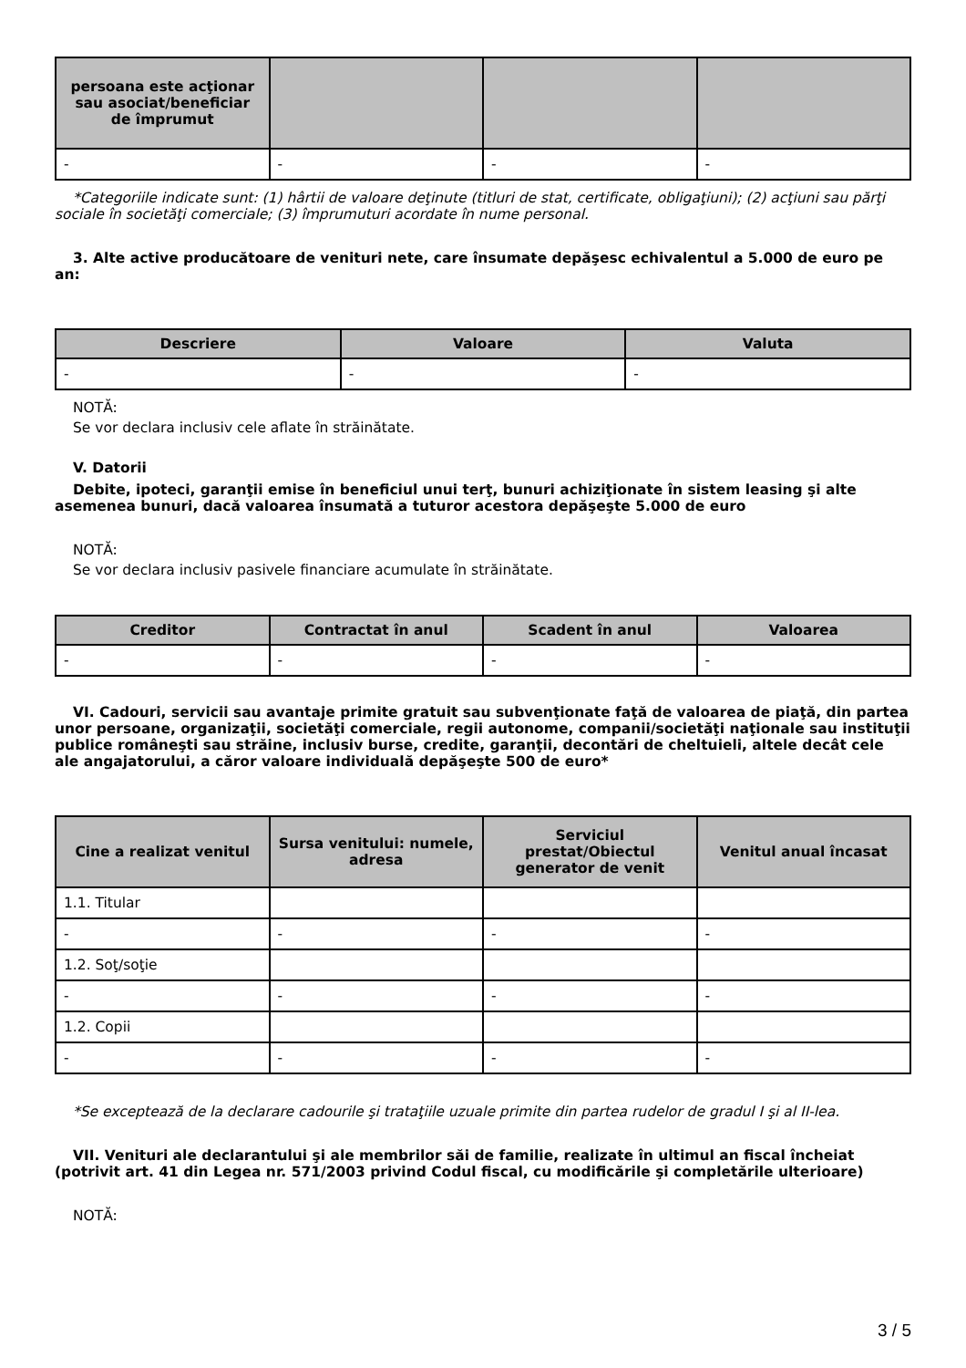| persoana este acţionar sau asociat/beneficiar de împrumut | | | |
| --- | --- | --- | --- |
| - | - | - | - |
*Categoriile indicate sunt: (1) hârtii de valoare deţinute (titluri de stat, certificate, obligaţiuni); (2) acţiuni sau părţi sociale în societăţi comerciale; (3) împrumuturi acordate în nume personal.
3. Alte active producătoare de venituri nete, care însumate depăşesc echivalentul a 5.000 de euro pe an:
| Descriere | Valoare | Valuta |
| --- | --- | --- |
| - | - | - |
NOTĂ:
Se vor declara inclusiv cele aflate în străinătate.
V. Datorii
Debite, ipoteci, garanţii emise în beneficiul unui terţ, bunuri achiziţionate în sistem leasing şi alte asemenea bunuri, dacă valoarea însumată a tuturor acestora depăşeşte 5.000 de euro
NOTĂ:
Se vor declara inclusiv pasivele financiare acumulate în străinătate.
| Creditor | Contractat în anul | Scadent în anul | Valoarea |
| --- | --- | --- | --- |
| - | - | - | - |
VI. Cadouri, servicii sau avantaje primite gratuit sau subvenţionate faţă de valoarea de piaţă, din partea unor persoane, organizaţii, societăţi comerciale, regii autonome, companii/societăţi naţionale sau instituţii publice româneşti sau străine, inclusiv burse, credite, garanţii, decontări de cheltuieli, altele decât cele ale angajatorului, a căror valoare individuală depăşeşte 500 de euro*
| Cine a realizat venitul | Sursa venitului: numele, adresa | Serviciul prestat/Obiectul generator de venit | Venitul anual încasat |
| --- | --- | --- | --- |
| 1.1. Titular | | | |
| - | - | - | - |
| 1.2. Soţ/soţie | | | |
| - | - | - | - |
| 1.2. Copii | | | |
| - | - | - | - |
*Se exceptează de la declarare cadourile şi trataţiile uzuale primite din partea rudelor de gradul I şi al II-lea.
VII. Venituri ale declarantului şi ale membrilor săi de familie, realizate în ultimul an fiscal încheiat (potrivit art. 41 din Legea nr. 571/2003 privind Codul fiscal, cu modificările şi completările ulterioare)
NOTĂ:
3 / 5